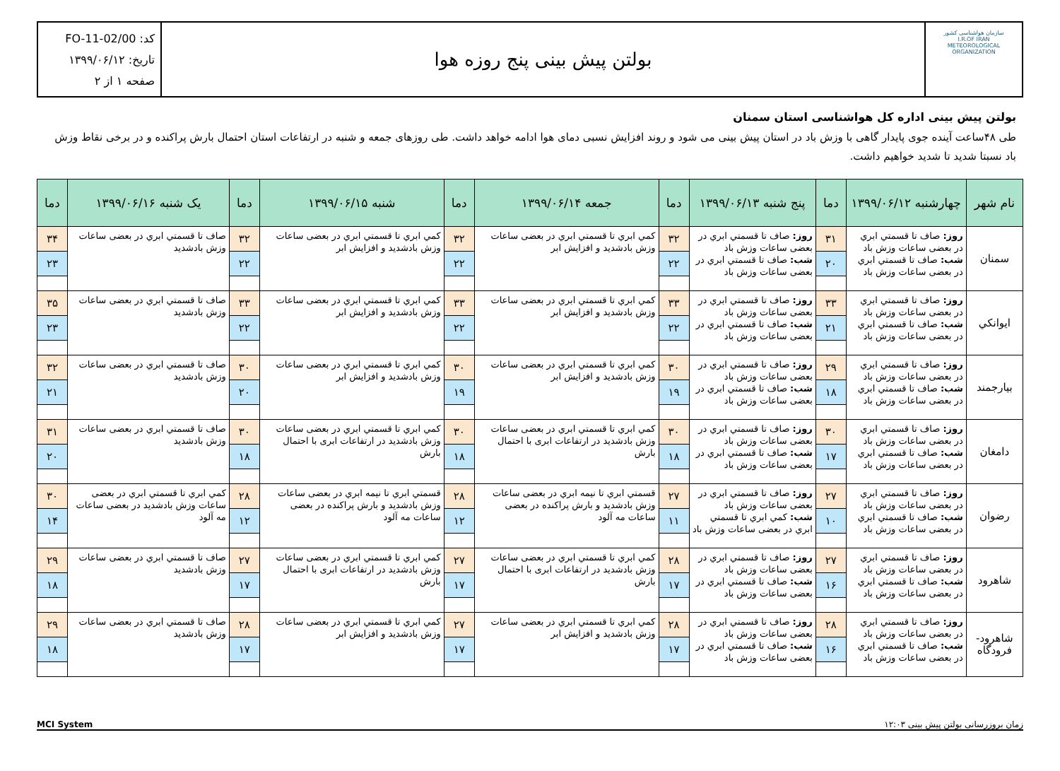سازمان هواشناسی کشور
I.R.OF IRAN
METEOROLOGICAL
ORGANIZATION
بولتن پیش بینی پنج روزه هوا
کد: FO-11-02/00
تاریخ: ۱۳۹۹/۰۶/۱۲
صفحه ۱ از ۲
بولتن پیش بینی اداره کل هواشناسی استان سمنان
طی ۴۸ساعت آینده جوی پایدار گاهی با وزش باد در استان پیش بینی می شود و روند افزایش نسبی دمای هوا ادامه خواهد داشت. طی روزهای جمعه و شنبه در ارتفاعات استان احتمال بارش پراکنده و در برخی نقاط وزش باد نسبتا شدید تا شدید خواهیم داشت.
| نام شهر | چهارشنبه ۱۳۹۹/۰۶/۱۲ | دما | پنج شنبه ۱۳۹۹/۰۶/۱۳ | دما | جمعه ۱۳۹۹/۰۶/۱۴ | دما | شنبه ۱۳۹۹/۰۶/۱۵ | دما | یک شنبه ۱۳۹۹/۰۶/۱۶ | دما |
| --- | --- | --- | --- | --- | --- | --- | --- | --- | --- | --- |
| سمنان | روز: صاف تا قسمتي ابري در بعضی ساعات وزش باد شب: صاف تا قسمتي ابري در بعضی ساعات وزش باد | ۳۱ ۲۰ | روز: صاف تا قسمتي ابري در بعضی ساعات وزش باد شب: صاف تا قسمتي ابري در بعضی ساعات وزش باد | ۳۲ ۲۲ | كمي ابري تا قسمتي ابري در بعضی ساعات وزش بادشديد و افزايش ابر | ۳۲ ۲۲ | كمي ابري تا قسمتي ابري در بعضی ساعات وزش بادشديد و افزايش ابر | ۳۲ ۲۲ | صاف تا قسمتي ابري در بعضی ساعات وزش بادشديد | ۳۴ ۲۳ |
| ايوانكي | روز: صاف تا قسمتي ابري در بعضی ساعات وزش باد شب: صاف تا قسمتي ابري در بعضی ساعات وزش باد | ۳۳ ۲۱ | روز: صاف تا قسمتي ابري در بعضی ساعات وزش باد شب: صاف تا قسمتي ابري در بعضی ساعات وزش باد | ۳۳ ۲۲ | كمي ابري تا قسمتي ابري در بعضی ساعات وزش بادشديد و افزايش ابر | ۳۳ ۲۲ | كمي ابري تا قسمتي ابري در بعضی ساعات وزش بادشديد و افزايش ابر | ۳۳ ۲۲ | صاف تا قسمتي ابري در بعضی ساعات وزش بادشديد | ۳۵ ۲۳ |
| بيارجمند | روز: صاف تا قسمتي ابري در بعضی ساعات وزش باد شب: صاف تا قسمتي ابري در بعضی ساعات وزش باد | ۲۹ ۱۸ | روز: صاف تا قسمتي ابري در بعضی ساعات وزش باد شب: صاف تا قسمتي ابري در بعضی ساعات وزش باد | ۳۰ ۱۹ | كمي ابري تا قسمتي ابري در بعضی ساعات وزش بادشديد و افزايش ابر | ۳۰ ۱۹ | كمي ابري تا قسمتي ابري در بعضی ساعات وزش بادشديد و افزايش ابر | ۳۰ ۲۰ | صاف تا قسمتي ابري در بعضی ساعات وزش بادشديد | ۳۲ ۲۱ |
| دامغان | روز: صاف تا قسمتي ابري در بعضی ساعات وزش باد شب: صاف تا قسمتي ابري در بعضی ساعات وزش باد | ۳۰ ۱۷ | روز: صاف تا قسمتي ابري در بعضی ساعات وزش باد شب: صاف تا قسمتي ابري در بعضی ساعات وزش باد | ۳۰ ۱۸ | كمي ابري تا قسمتي ابري در بعضی ساعات وزش بادشديد در ارتفاعات ابری با احتمال بارش | ۳۰ ۱۸ | كمي ابري تا قسمتي ابري در بعضی ساعات وزش بادشديد در ارتفاعات ابری با احتمال بارش | ۳۰ ۱۸ | صاف تا قسمتي ابري در بعضی ساعات وزش بادشديد | ۳۱ ۲۰ |
| رضوان | روز: صاف تا قسمتي ابري در بعضی ساعات وزش باد شب: صاف تا قسمتي ابري در بعضی ساعات وزش باد | ۲۷ ۱۰ | روز: صاف تا قسمتي ابري در بعضی ساعات وزش باد شب: كمي ابري تا قسمتي ابري در بعضی ساعات وزش باد | ۲۷ ۱۱ | قسمتي ابري تا نيمه ابري در بعضی ساعات وزش بادشديد و بارش پراكنده در بعضی ساعات مه آلود | ۲۸ ۱۲ | قسمتي ابري تا نيمه ابري در بعضی ساعات وزش بادشديد و بارش پراكنده در بعضی ساعات مه آلود | ۲۸ ۱۲ | كمي ابري تا قسمتي ابري در بعضی ساعات وزش بادشديد در بعضی ساعات مه آلود | ۳۰ ۱۴ |
| شاهرود | روز: صاف تا قسمتي ابري در بعضی ساعات وزش باد شب: صاف تا قسمتي ابري در بعضی ساعات وزش باد | ۲۷ ۱۶ | روز: صاف تا قسمتي ابري در بعضی ساعات وزش باد شب: صاف تا قسمتي ابري در بعضی ساعات وزش باد | ۲۸ ۱۷ | كمي ابري تا قسمتي ابري در بعضی ساعات وزش بادشديد در ارتفاعات ابری با احتمال بارش | ۲۷ ۱۷ | كمي ابري تا قسمتي ابري در بعضی ساعات وزش بادشديد در ارتفاعات ابری با احتمال بارش | ۲۷ ۱۷ | صاف تا قسمتي ابري در بعضی ساعات وزش بادشديد | ۲۹ ۱۸ |
| شاهرود-فرودگاه | روز: صاف تا قسمتي ابري در بعضی ساعات وزش باد شب: صاف تا قسمتي ابري در بعضی ساعات وزش باد | ۲۸ ۱۶ | روز: صاف تا قسمتي ابري در بعضی ساعات وزش باد شب: صاف تا قسمتي ابري در بعضی ساعات وزش باد | ۲۸ ۱۷ | كمي ابري تا قسمتي ابري در بعضی ساعات وزش بادشديد و افزايش ابر | ۲۷ ۱۷ | كمي ابري تا قسمتي ابري در بعضی ساعات وزش بادشديد و افزايش ابر | ۲۸ ۱۷ | صاف تا قسمتي ابري در بعضی ساعات وزش بادشديد | ۲۹ ۱۸ |
MCI System زمان بروزرسانی بولتن پیش بینی ۱۲:۰۳